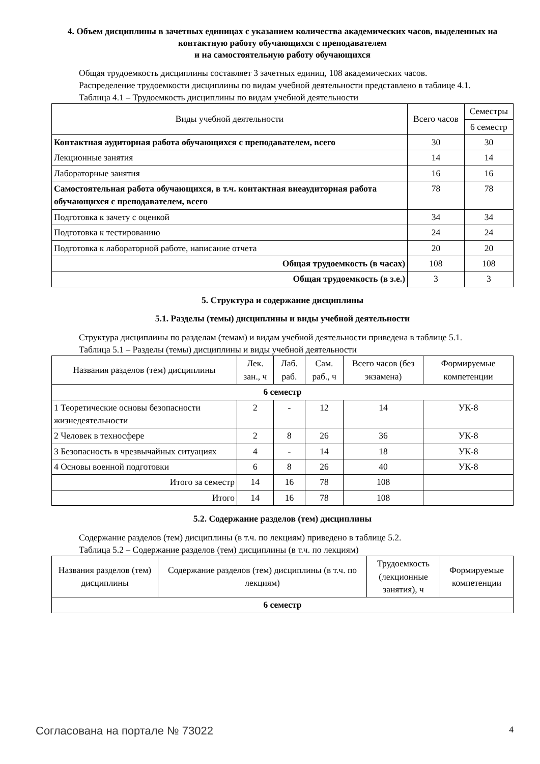4. Объем дисциплины в зачетных единицах с указанием количества академических часов, выделенных на контактную работу обучающихся с преподавателем
и на самостоятельную работу обучающихся
Общая трудоемкость дисциплины составляет 3 зачетных единиц, 108 академических часов.
Распределение трудоемкости дисциплины по видам учебной деятельности представлено в таблице 4.1.
Таблица 4.1 – Трудоемкость дисциплины по видам учебной деятельности
| Виды учебной деятельности | Всего часов | Семестры |
| --- | --- | --- |
| | | 6 семестр |
| Контактная аудиторная работа обучающихся с преподавателем, всего | 30 | 30 |
| Лекционные занятия | 14 | 14 |
| Лабораторные занятия | 16 | 16 |
| Самостоятельная работа обучающихся, в т.ч. контактная внеаудиторная работа обучающихся с преподавателем, всего | 78 | 78 |
| Подготовка к зачету с оценкой | 34 | 34 |
| Подготовка к тестированию | 24 | 24 |
| Подготовка к лабораторной работе, написание отчета | 20 | 20 |
| Общая трудоемкость (в часах) | 108 | 108 |
| Общая трудоемкость (в з.е.) | 3 | 3 |
5. Структура и содержание дисциплины
5.1. Разделы (темы) дисциплины и виды учебной деятельности
Структура дисциплины по разделам (темам) и видам учебной деятельности приведена в таблице 5.1.
Таблица 5.1 – Разделы (темы) дисциплины и виды учебной деятельности
| Названия разделов (тем) дисциплины | Лек. зан., ч | Лаб. раб. | Сам. раб., ч | Всего часов (без экзамена) | Формируемые компетенции |
| --- | --- | --- | --- | --- | --- |
| 6 семестр | | | | | |
| 1 Теоретические основы безопасности жизнедеятельности | 2 | - | 12 | 14 | УК-8 |
| 2 Человек в техносфере | 2 | 8 | 26 | 36 | УК-8 |
| 3 Безопасность в чрезвычайных ситуациях | 4 | - | 14 | 18 | УК-8 |
| 4 Основы военной подготовки | 6 | 8 | 26 | 40 | УК-8 |
| Итого за семестр | 14 | 16 | 78 | 108 | |
| Итого | 14 | 16 | 78 | 108 | |
5.2. Содержание разделов (тем) дисциплины
Содержание разделов (тем) дисциплины (в т.ч. по лекциям) приведено в таблице 5.2.
Таблица 5.2 – Содержание разделов (тем) дисциплины (в т.ч. по лекциям)
| Названия разделов (тем) дисциплины | Содержание разделов (тем) дисциплины (в т.ч. по лекциям) | Трудоемкость (лекционные занятия), ч | Формируемые компетенции |
| --- | --- | --- | --- |
| 6 семестр | | | |
Согласована на портале № 73022 4